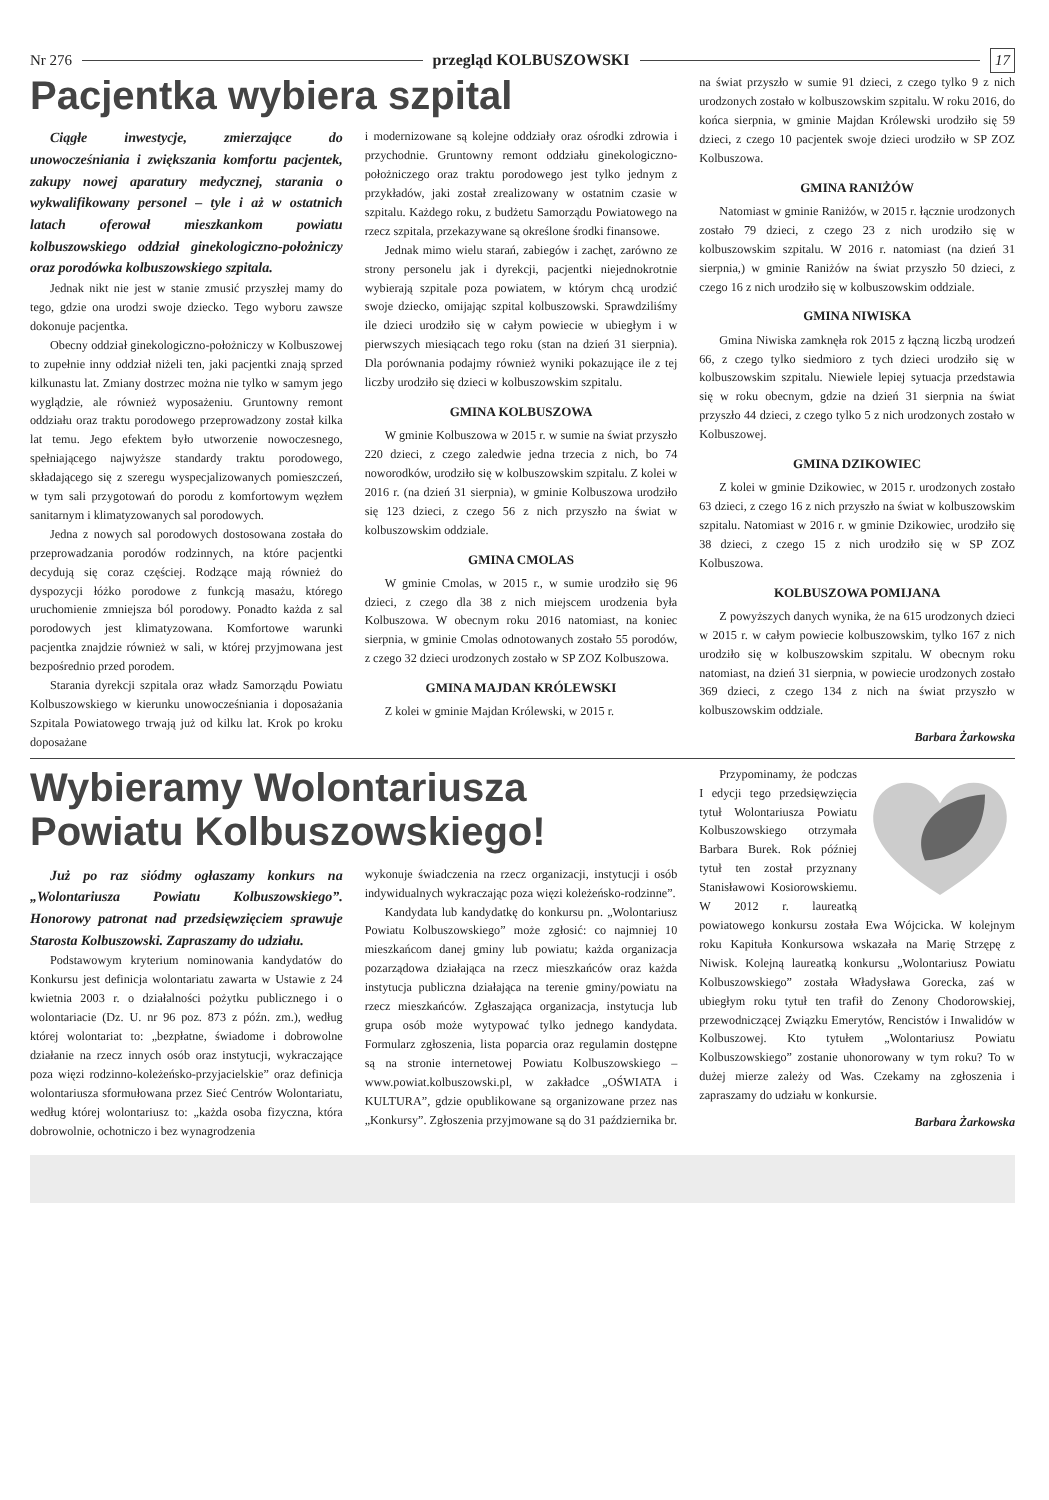Nr 276 przegląd KOLBUSZOWSKI 17
Pacjentka wybiera szpital
Ciągłe inwestycje, zmierzające do unowocześniania i zwiększania komfortu pacjentek, zakupy nowej aparatury medycznej, starania o wykwalifikowany personel – tyle i aż w ostatnich latach oferował mieszkankom powiatu kolbuszowskiego oddział ginekologiczno-położniczy oraz porodówka kolbuszowskiego szpitala.
Jednak nikt nie jest w stanie zmusić przyszłej mamy do tego, gdzie ona urodzi swoje dziecko. Tego wyboru zawsze dokonuje pacjentka.
Obecny oddział ginekologiczno-położniczy w Kolbuszowej to zupełnie inny oddział niżeli ten, jaki pacjentki znają sprzed kilkunastu lat. Zmiany dostrzec można nie tylko w samym jego wyglądzie, ale również wyposażeniu. Gruntowny remont oddziału oraz traktu porodowego przeprowadzony został kilka lat temu. Jego efektem było utworzenie nowoczesnego, spełniającego najwyższe standardy traktu porodowego, składającego się z szeregu wyspecjalizowanych pomieszczeń, w tym sali przygotowań do porodu z komfortowym węzłem sanitarnym i klimatyzowanych sal porodowych.
Jedna z nowych sal porodowych dostosowana została do przeprowadzania porodów rodzinnych, na które pacjentki decydują się coraz częściej. Rodzące mają również do dyspozycji łóżko porodowe z funkcją masażu, którego uruchomienie zmniejsza ból porodowy. Ponadto każda z sal porodowych jest klimatyzowana. Komfortowe warunki pacjentka znajdzie również w sali, w której przyjmowana jest bezpośrednio przed porodem.
Starania dyrekcji szpitala oraz władz Samorządu Powiatu Kolbuszowskiego w kierunku unowocześniania i doposażania Szpitala Powiatowego trwają już od kilku lat. Krok po kroku doposażane
i modernizowane są kolejne oddziały oraz ośrodki zdrowia i przychodnie. Gruntowny remont oddziału ginekologiczno-położniczego oraz traktu porodowego jest tylko jednym z przykładów, jaki został zrealizowany w ostatnim czasie w szpitalu. Każdego roku, z budżetu Samorządu Powiatowego na rzecz szpitala, przekazywane są określone środki finansowe.
Jednak mimo wielu starań, zabiegów i zachęt, zarówno ze strony personelu jak i dyrekcji, pacjentki niejednokrotnie wybierają szpitale poza powiatem, w którym chcą urodzić swoje dziecko, omijając szpital kolbuszowski. Sprawdziliśmy ile dzieci urodziło się w całym powiecie w ubiegłym i w pierwszych miesiącach tego roku (stan na dzień 31 sierpnia). Dla porównania podajmy również wyniki pokazujące ile z tej liczby urodziło się dzieci w kolbuszowskim szpitalu.
GMINA KOLBUSZOWA
W gminie Kolbuszowa w 2015 r. w sumie na świat przyszło 220 dzieci, z czego zaledwie jedna trzecia z nich, bo 74 noworodków, urodziło się w kolbuszowskim szpitalu. Z kolei w 2016 r. (na dzień 31 sierpnia), w gminie Kolbuszowa urodziło się 123 dzieci, z czego 56 z nich przyszło na świat w kolbuszowskim oddziale.
GMINA CMOLAS
W gminie Cmolas, w 2015 r., w sumie urodziło się 96 dzieci, z czego dla 38 z nich miejscem urodzenia była Kolbuszowa. W obecnym roku 2016 natomiast, na koniec sierpnia, w gminie Cmolas odnotowanych zostało 55 porodów, z czego 32 dzieci urodzonych zostało w SP ZOZ Kolbuszowa.
GMINA MAJDAN KRÓLEWSKI
Z kolei w gminie Majdan Królewski, w 2015 r.
na świat przyszło w sumie 91 dzieci, z czego tylko 9 z nich urodzonych zostało w kolbuszowskim szpitalu. W roku 2016, do końca sierpnia, w gminie Majdan Królewski urodziło się 59 dzieci, z czego 10 pacjentek swoje dzieci urodziło w SP ZOZ Kolbuszowa.
GMINA RANIŻÓW
Natomiast w gminie Raniżów, w 2015 r. łącznie urodzonych zostało 79 dzieci, z czego 23 z nich urodziło się w kolbuszowskim szpitalu. W 2016 r. natomiast (na dzień 31 sierpnia,) w gminie Raniżów na świat przyszło 50 dzieci, z czego 16 z nich urodziło się w kolbuszowskim oddziale.
GMINA NIWISKA
Gmina Niwiska zamknęła rok 2015 z łączną liczbą urodzeń 66, z czego tylko siedmioro z tych dzieci urodziło się w kolbuszowskim szpitalu. Niewiele lepiej sytuacja przedstawia się w roku obecnym, gdzie na dzień 31 sierpnia na świat przyszło 44 dzieci, z czego tylko 5 z nich urodzonych zostało w Kolbuszowej.
GMINA DZIKOWIEC
Z kolei w gminie Dzikowiec, w 2015 r. urodzonych zostało 63 dzieci, z czego 16 z nich przyszło na świat w kolbuszowskim szpitalu. Natomiast w 2016 r. w gminie Dzikowiec, urodziło się 38 dzieci, z czego 15 z nich urodziło się w SP ZOZ Kolbuszowa.
KOLBUSZOWA POMIJANA
Z powyższych danych wynika, że na 615 urodzonych dzieci w 2015 r. w całym powiecie kolbuszowskim, tylko 167 z nich urodziło się w kolbuszowskim szpitalu. W obecnym roku natomiast, na dzień 31 sierpnia, w powiecie urodzonych zostało 369 dzieci, z czego 134 z nich na świat przyszło w kolbuszowskim oddziale.
Barbara Żarkowska
Wybieramy Wolontariusza Powiatu Kolbuszowskiego!
Już po raz siódmy ogłaszamy konkurs na „Wolontariusza Powiatu Kolbuszowskiego”. Honorowy patronat nad przedsięwzięciem sprawuje Starosta Kolbuszowski. Zapraszamy do udziału.
Podstawowym kryterium nominowania kandydatów do Konkursu jest definicja wolontariatu zawarta w Ustawie z 24 kwietnia 2003 r. o działalności pożytku publicznego i o wolontariacie (Dz. U. nr 96 poz. 873 z późn. zm.), według której wolontariat to: „bezpłatne, świadome i dobrowolne działanie na rzecz innych osób oraz instytucji, wykraczające poza więzi rodzinno-koleżeńsko-przyjacielskie” oraz definicja wolontariusza sformułowana przez Sieć Centrów Wolontariatu, według której wolontariusz to: „każda osoba fizyczna, która dobrowolnie, ochotniczo i bez wynagrodzenia
wykonuje świadczenia na rzecz organizacji, instytucji i osób indywidualnych wykraczając poza więzi koleżeńsko-rodzinne”.
Kandydata lub kandydatkę do konkursu pn. „Wolontariusz Powiatu Kolbuszowskiego” może zgłosić: co najmniej 10 mieszkańcom danej gminy lub powiatu; każda organizacja pozarządowa działająca na rzecz mieszkańców oraz każda instytucja publiczna działająca na terenie gminy/powiatu na rzecz mieszkańców. Zgłaszająca organizacja, instytucja lub grupa osób może wytypować tylko jednego kandydata. Formularz zgłoszenia, lista poparcia oraz regulamin dostępne są na stronie internetowej Powiatu Kolbuszowskiego – www.powiat.kolbuszowski.pl, w zakładce „OŚWIATA i KULTURA”, gdzie opublikowane są organizowane przez nas „Konkursy”. Zgłoszenia przyjmowane są do 31 października br.
Przypominamy, że podczas I edycji tego przedsięwzięcia tytuł Wolontariusza Powiatu Kolbuszowskiego otrzymała Barbara Burek. Rok później tytuł ten został przyznany Stanisławowi Kosiorowskiemu. W 2012 r. laureatką powiatowego konkursu została Ewa Wójcicka. W kolejnym roku Kapituła Konkursowa wskazała na Marię Strzępę z Niwisk. Kolejną laureatką konkursu „Wolontariusz Powiatu Kolbuszowskiego” została Władysława Gorecka, zaś w ubiegłym roku tytuł ten trafił do Zenony Chodorowskiej, przewodniczącej Związku Emerytów, Rencistów i Inwalidów w Kolbuszowej. Kto tytułem „Wolontariusz Powiatu Kolbuszowskiego” zostanie uhonorowany w tym roku? To w dużej mierze zależy od Was. Czekamy na zgłoszenia i zapraszamy do udziału w konkursie.
Barbara Żarkowska